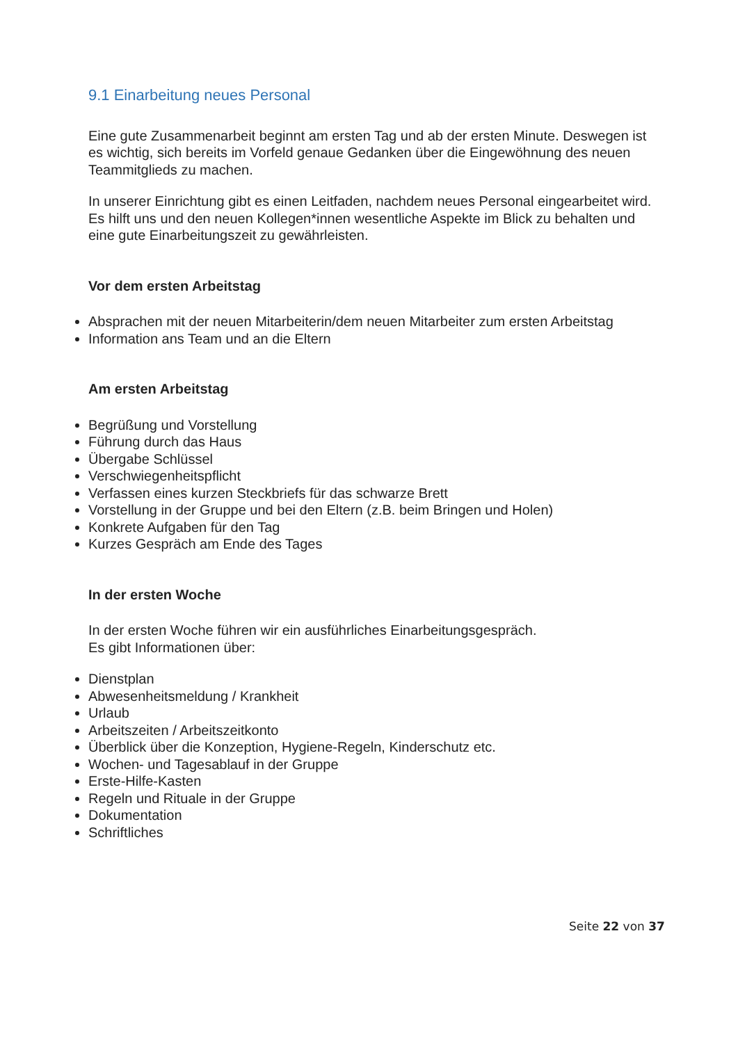9.1 Einarbeitung neues Personal
Eine gute Zusammenarbeit beginnt am ersten Tag und ab der ersten Minute. Deswegen ist es wichtig, sich bereits im Vorfeld genaue Gedanken über die Eingewöhnung des neuen Teammitglieds zu machen.
In unserer Einrichtung gibt es einen Leitfaden, nachdem neues Personal eingearbeitet wird. Es hilft uns und den neuen Kollegen*innen wesentliche Aspekte im Blick zu behalten und eine gute Einarbeitungszeit zu gewährleisten.
Vor dem ersten Arbeitstag
Absprachen mit der neuen Mitarbeiterin/dem neuen Mitarbeiter zum ersten Arbeitstag
Information ans Team und an die Eltern
Am ersten Arbeitstag
Begrüßung und Vorstellung
Führung durch das Haus
Übergabe Schlüssel
Verschwiegenheitspflicht
Verfassen eines kurzen Steckbriefs für das schwarze Brett
Vorstellung in der Gruppe und bei den Eltern (z.B. beim Bringen und Holen)
Konkrete Aufgaben für den Tag
Kurzes Gespräch am Ende des Tages
In der ersten Woche
In der ersten Woche führen wir ein ausführliches Einarbeitungsgespräch.
Es gibt Informationen über:
Dienstplan
Abwesenheitsmeldung / Krankheit
Urlaub
Arbeitszeiten / Arbeitszeitkonto
Überblick über die Konzeption, Hygiene-Regeln, Kinderschutz etc.
Wochen- und Tagesablauf in der Gruppe
Erste-Hilfe-Kasten
Regeln und Rituale in der Gruppe
Dokumentation
Schriftliches
Seite 22 von 37